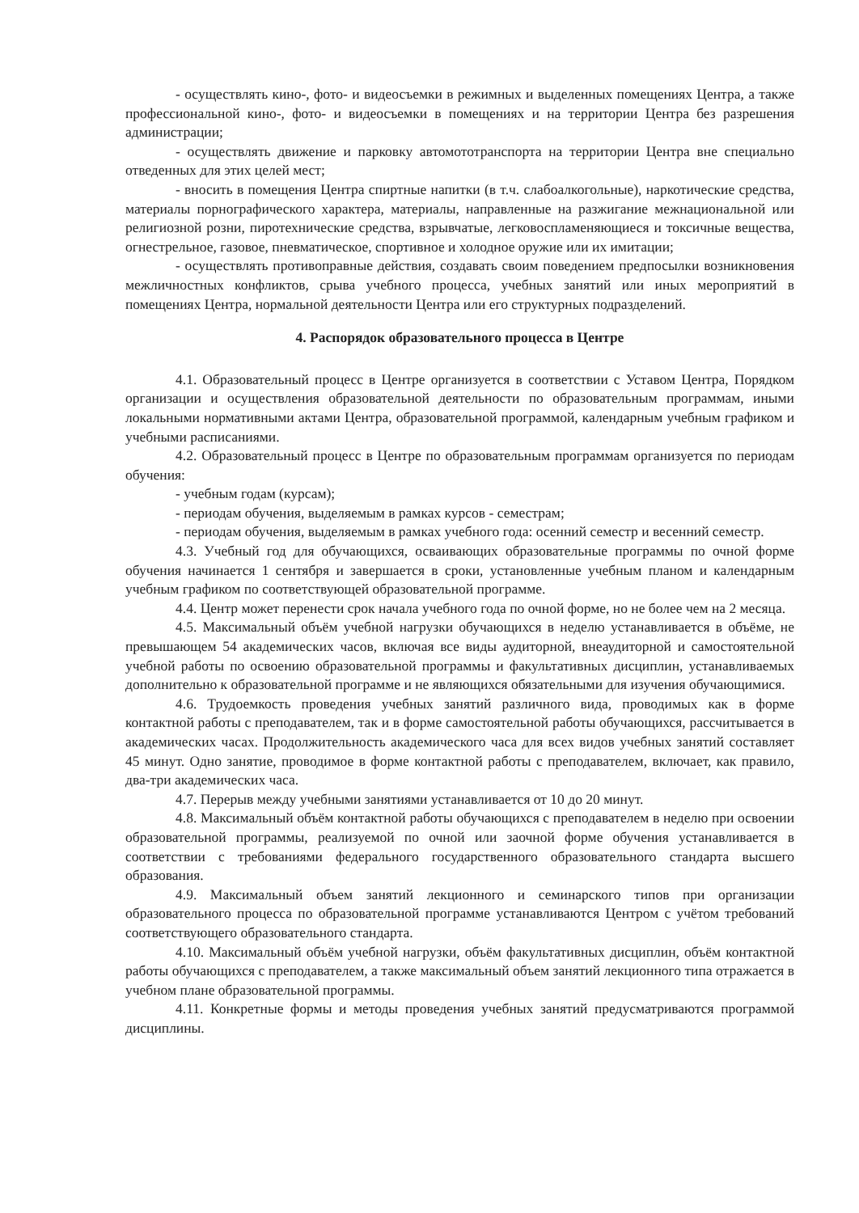- осуществлять кино-, фото- и видеосъемки в режимных и выделенных помещениях Центра, а также профессиональной кино-, фото- и видеосъемки в помещениях и на территории Центра без разрешения администрации;
- осуществлять движение и парковку автомототранспорта на территории Центра вне специально отведенных для этих целей мест;
- вносить в помещения Центра спиртные напитки (в т.ч. слабоалкогольные), наркотические средства, материалы порнографического характера, материалы, направленные на разжигание межнациональной или религиозной розни, пиротехнические средства, взрывчатые, легковоспламеняющиеся и токсичные вещества, огнестрельное, газовое, пневматическое, спортивное и холодное оружие или их имитации;
- осуществлять противоправные действия, создавать своим поведением предпосылки возникновения межличностных конфликтов, срыва учебного процесса, учебных занятий или иных мероприятий в помещениях Центра, нормальной деятельности Центра или его структурных подразделений.
4. Распорядок образовательного процесса в Центре
4.1. Образовательный процесс в Центре организуется в соответствии с Уставом Центра, Порядком организации и осуществления образовательной деятельности по образовательным программам, иными локальными нормативными актами Центра, образовательной программой, календарным учебным графиком и учебными расписаниями.
4.2. Образовательный процесс в Центре по образовательным программам организуется по периодам обучения:
- учебным годам (курсам);
- периодам обучения, выделяемым в рамках курсов - семестрам;
- периодам обучения, выделяемым в рамках учебного года: осенний семестр и весенний семестр.
4.3. Учебный год для обучающихся, осваивающих образовательные программы по очной форме обучения начинается 1 сентября и завершается в сроки, установленные учебным планом и календарным учебным графиком по соответствующей образовательной программе.
4.4. Центр может перенести срок начала учебного года по очной форме, но не более чем на 2 месяца.
4.5. Максимальный объём учебной нагрузки обучающихся в неделю устанавливается в объёме, не превышающем 54 академических часов, включая все виды аудиторной, внеаудиторной и самостоятельной учебной работы по освоению образовательной программы и факультативных дисциплин, устанавливаемых дополнительно к образовательной программе и не являющихся обязательными для изучения обучающимися.
4.6. Трудоемкость проведения учебных занятий различного вида, проводимых как в форме контактной работы с преподавателем, так и в форме самостоятельной работы обучающихся, рассчитывается в академических часах. Продолжительность академического часа для всех видов учебных занятий составляет 45 минут. Одно занятие, проводимое в форме контактной работы с преподавателем, включает, как правило, два-три академических часа.
4.7. Перерыв между учебными занятиями устанавливается от 10 до 20 минут.
4.8. Максимальный объём контактной работы обучающихся с преподавателем в неделю при освоении образовательной программы, реализуемой по очной или заочной форме обучения устанавливается в соответствии с требованиями федерального государственного образовательного стандарта высшего образования.
4.9. Максимальный объем занятий лекционного и семинарского типов при организации образовательного процесса по образовательной программе устанавливаются Центром с учётом требований соответствующего образовательного стандарта.
4.10. Максимальный объём учебной нагрузки, объём факультативных дисциплин, объём контактной работы обучающихся с преподавателем, а также максимальный объем занятий лекционного типа отражается в учебном плане образовательной программы.
4.11. Конкретные формы и методы проведения учебных занятий предусматриваются программой дисциплины.